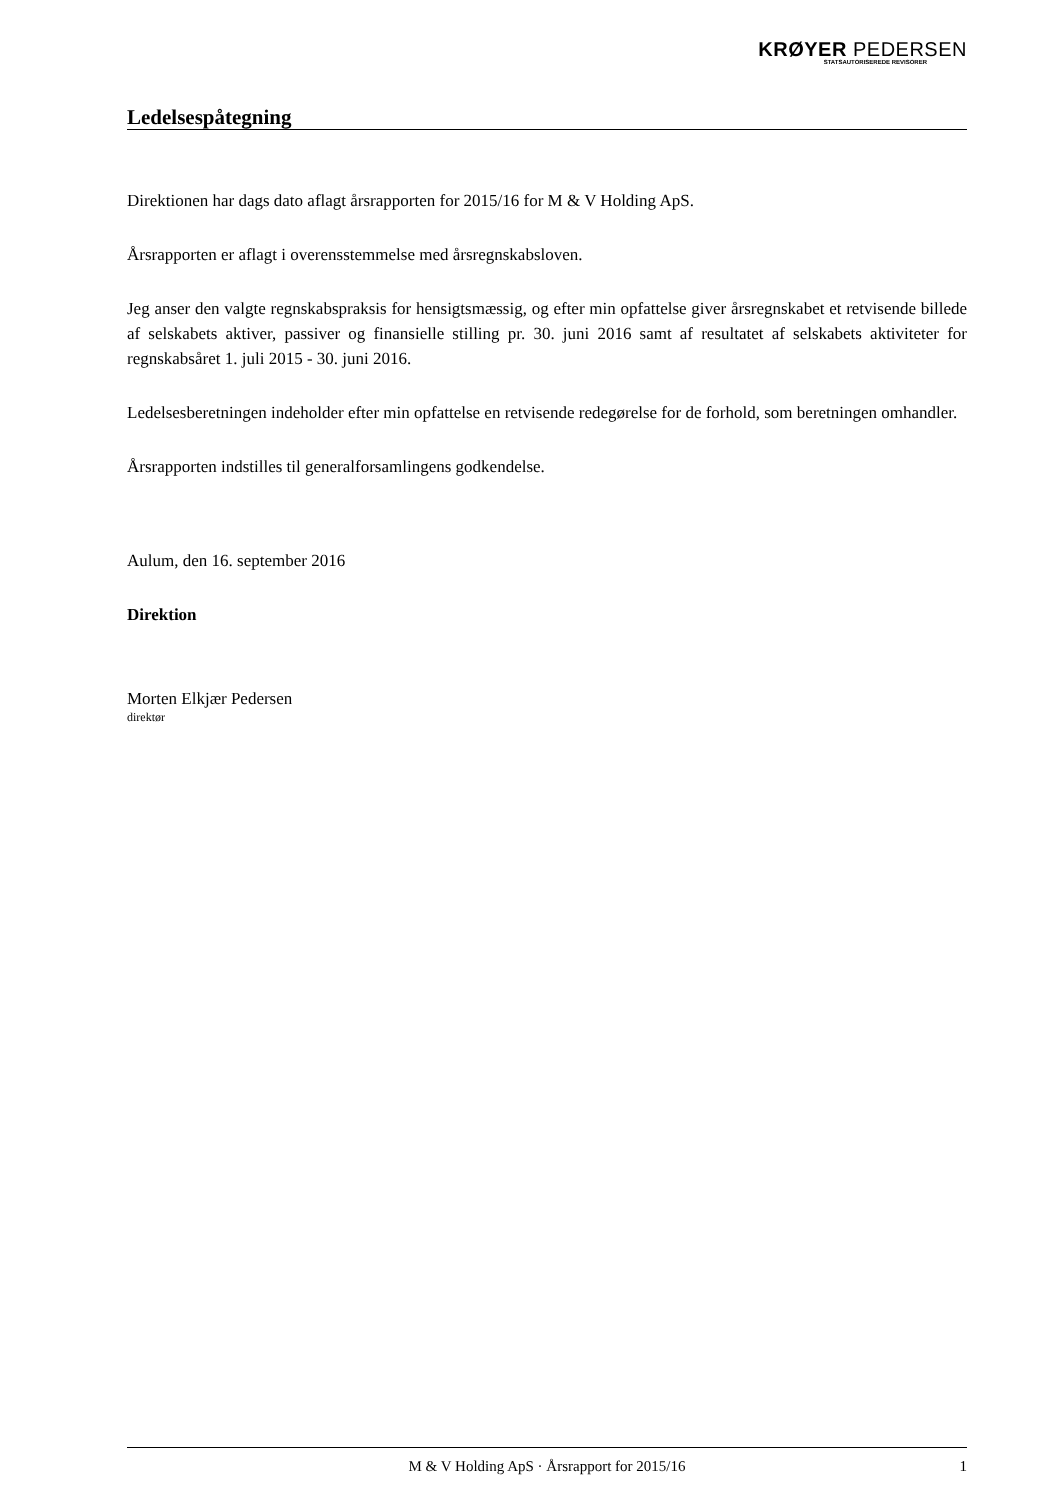KRØYER PEDERSEN
STATSAUTORISEREDE REVISORER
Ledelsespåtegning
Direktionen har dags dato aflagt årsrapporten for 2015/16 for M & V Holding ApS.
Årsrapporten er aflagt i overensstemmelse med årsregnskabsloven.
Jeg anser den valgte regnskabspraksis for hensigtsmæssig, og efter min opfattelse giver årsregnskabet et retvisende billede af selskabets aktiver, passiver og finansielle stilling pr. 30. juni 2016 samt af resultatet af selskabets aktiviteter for regnskabsåret 1. juli 2015 - 30. juni 2016.
Ledelsesberetningen indeholder efter min opfattelse en retvisende redegørelse for de forhold, som beretningen omhandler.
Årsrapporten indstilles til generalforsamlingens godkendelse.
Aulum, den 16. september 2016
Direktion
Morten Elkjær Pedersen
direktør
M & V Holding ApS · Årsrapport for 2015/16 1